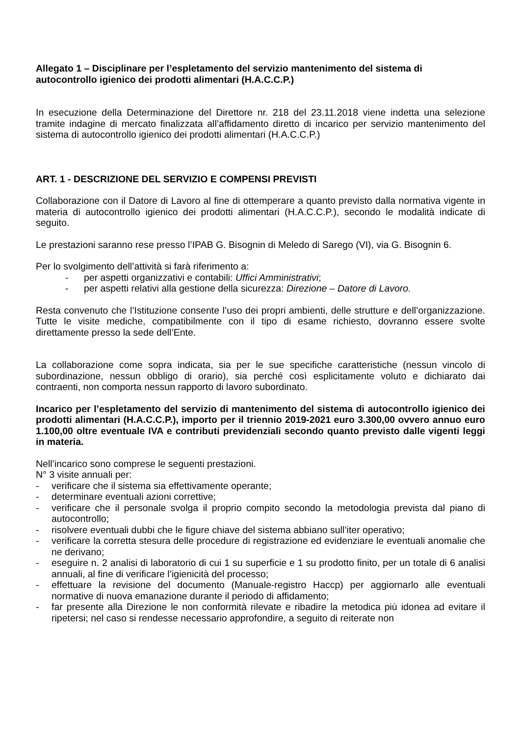Allegato 1 – Disciplinare per l’espletamento del servizio mantenimento del sistema di autocontrollo igienico dei prodotti alimentari (H.A.C.C.P.)
In esecuzione della Determinazione del Direttore nr. 218 del 23.11.2018 viene indetta una selezione tramite indagine di mercato finalizzata all’affidamento diretto di incarico per servizio mantenimento del sistema di autocontrollo igienico dei prodotti alimentari (H.A.C.C.P.)
ART. 1 - DESCRIZIONE DEL SERVIZIO E COMPENSI PREVISTI
Collaborazione con il Datore di Lavoro al fine di ottemperare a quanto previsto dalla normativa vigente in materia di autocontrollo igienico dei prodotti alimentari (H.A.C.C.P.), secondo le modalità indicate di seguito.
Le prestazioni saranno rese presso l’IPAB G. Bisognin di Meledo di Sarego (VI), via G. Bisognin 6.
Per lo svolgimento dell’attività si farà riferimento a:
- per aspetti organizzativi e contabili: Uffici Amministrativi;
- per aspetti relativi alla gestione della sicurezza: Direzione – Datore di Lavoro.
Resta convenuto che l’Istituzione consente l’uso dei propri ambienti, delle strutture e dell’organizzazione. Tutte le visite mediche, compatibilmente con il tipo di esame richiesto, dovranno essere svolte direttamente presso la sede dell’Ente.
La collaborazione come sopra indicata, sia per le sue specifiche caratteristiche (nessun vincolo di subordinazione, nessun obbligo di orario), sia perché così esplicitamente voluto e dichiarato dai contraenti, non comporta nessun rapporto di lavoro subordinato.
Incarico per l’espletamento del servizio di mantenimento del sistema di autocontrollo igienico dei prodotti alimentari (H.A.C.C.P.), importo per il triennio 2019-2021 euro 3.300,00 ovvero annuo euro 1.100,00 oltre eventuale IVA e contributi previdenziali secondo quanto previsto dalle vigenti leggi in materia.
Nell’incarico sono comprese le seguenti prestazioni.
N° 3 visite annuali per:
- verificare che il sistema sia effettivamente operante;
- determinare eventuali azioni correttive;
- verificare che il personale svolga il proprio compito secondo la metodologia prevista dal piano di autocontrollo;
- risolvere eventuali dubbi che le figure chiave del sistema abbiano sull’iter operativo;
- verificare la corretta stesura delle procedure di registrazione ed evidenziare le eventuali anomalie che ne derivano;
- eseguire n. 2 analisi di laboratorio di cui 1 su superficie e 1 su prodotto finito, per un totale di 6 analisi annuali, al fine di verificare l’igienicità del processo;
- effettuare la revisione del documento (Manuale-registro Haccp) per aggiornarlo alle eventuali normative di nuova emanazione durante il periodo di affidamento;
- far presente alla Direzione le non conformità rilevate e ribadire la metodica più idonea ad evitare il ripetersi; nel caso si rendesse necessario approfondire, a seguito di reiterate non